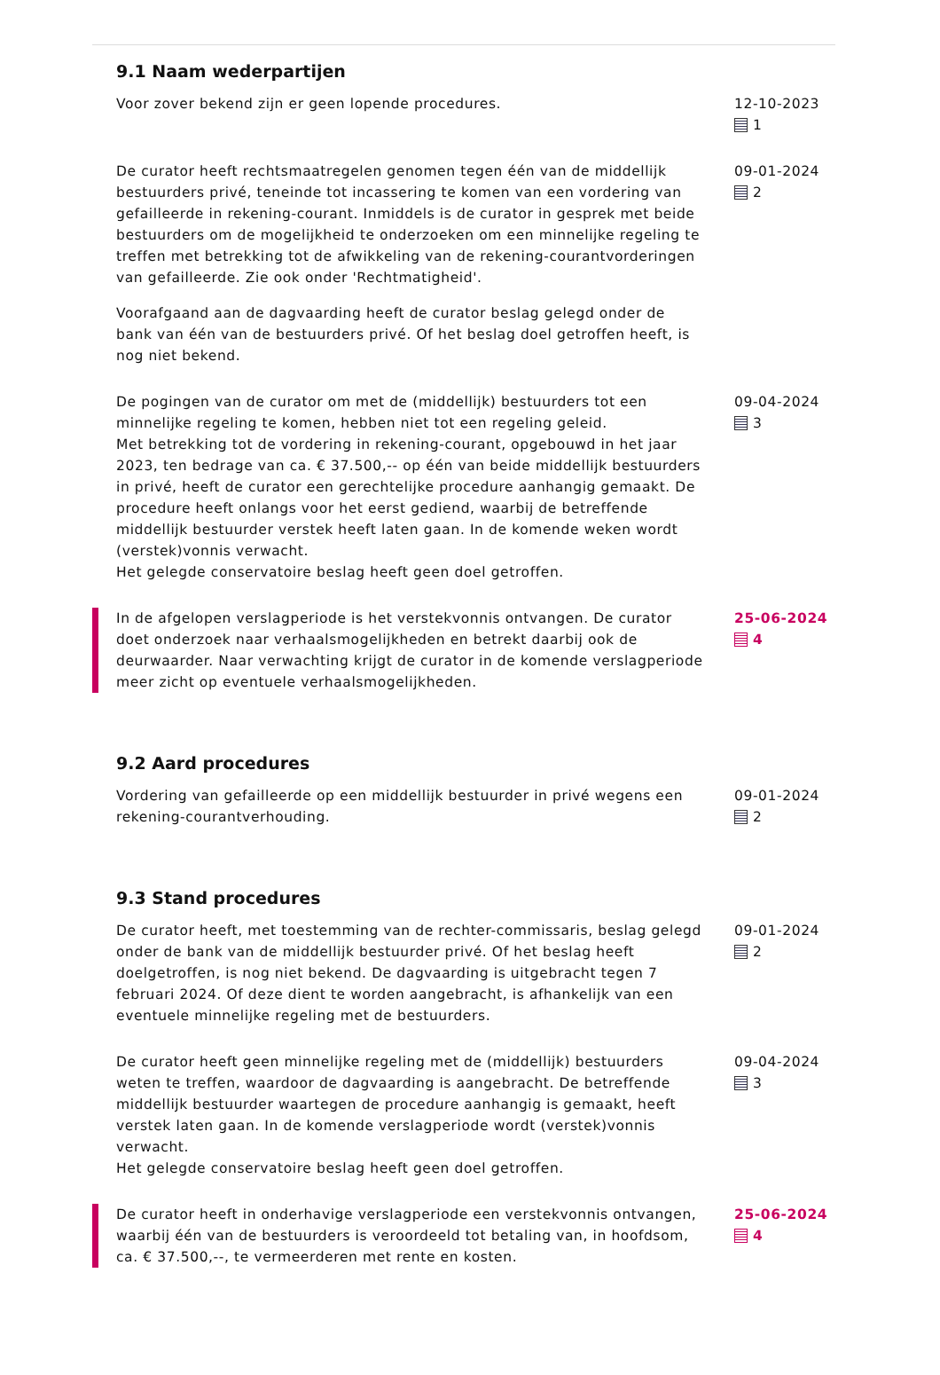9.1 Naam wederpartijen
Voor zover bekend zijn er geen lopende procedures. 12-10-2023
1
De curator heeft rechtsmaatregelen genomen tegen één van de middellijk bestuurders privé, teneinde tot incassering te komen van een vordering van gefailleerde in rekening-courant. Inmiddels is de curator in gesprek met beide bestuurders om de mogelijkheid te onderzoeken om een minnelijke regeling te treffen met betrekking tot de afwikkeling van de rekening-courantvorderingen van gefailleerde. Zie ook onder 'Rechtmatigheid'.
Voorafgaand aan de dagvaarding heeft de curator beslag gelegd onder de bank van één van de bestuurders privé. Of het beslag doel getroffen heeft, is nog niet bekend.
09-01-2024
2
De pogingen van de curator om met de (middellijk) bestuurders tot een minnelijke regeling te komen, hebben niet tot een regeling geleid.
Met betrekking tot de vordering in rekening-courant, opgebouwd in het jaar 2023, ten bedrage van ca. € 37.500,-- op één van beide middellijk bestuurders in privé, heeft de curator een gerechtelijke procedure aanhangig gemaakt. De procedure heeft onlangs voor het eerst gediend, waarbij de betreffende middellijk bestuurder verstek heeft laten gaan. In de komende weken wordt (verstek)vonnis verwacht.
Het gelegde conservatoire beslag heeft geen doel getroffen.
09-04-2024
3
In de afgelopen verslagperiode is het verstekvonnis ontvangen. De curator doet onderzoek naar verhaalsmogelijkheden en betrekt daarbij ook de deurwaarder. Naar verwachting krijgt de curator in de komende verslagperiode meer zicht op eventuele verhaalsmogelijkheden.
25-06-2024
4
9.2 Aard procedures
Vordering van gefailleerde op een middellijk bestuurder in privé wegens een rekening-courantverhouding.
09-01-2024
2
9.3 Stand procedures
De curator heeft, met toestemming van de rechter-commissaris, beslag gelegd onder de bank van de middellijk bestuurder privé. Of het beslag heeft doelgetroffen, is nog niet bekend. De dagvaarding is uitgebracht tegen 7 februari 2024. Of deze dient te worden aangebracht, is afhankelijk van een eventuele minnelijke regeling met de bestuurders.
09-01-2024
2
De curator heeft geen minnelijke regeling met de (middellijk) bestuurders weten te treffen, waardoor de dagvaarding is aangebracht. De betreffende middellijk bestuurder waartegen de procedure aanhangig is gemaakt, heeft verstek laten gaan. In de komende verslagperiode wordt (verstek)vonnis verwacht.
Het gelegde conservatoire beslag heeft geen doel getroffen.
09-04-2024
3
De curator heeft in onderhavige verslagperiode een verstekvonnis ontvangen, waarbij één van de bestuurders is veroordeeld tot betaling van, in hoofdsom, ca. € 37.500,--, te vermeerderen met rente en kosten.
25-06-2024
4